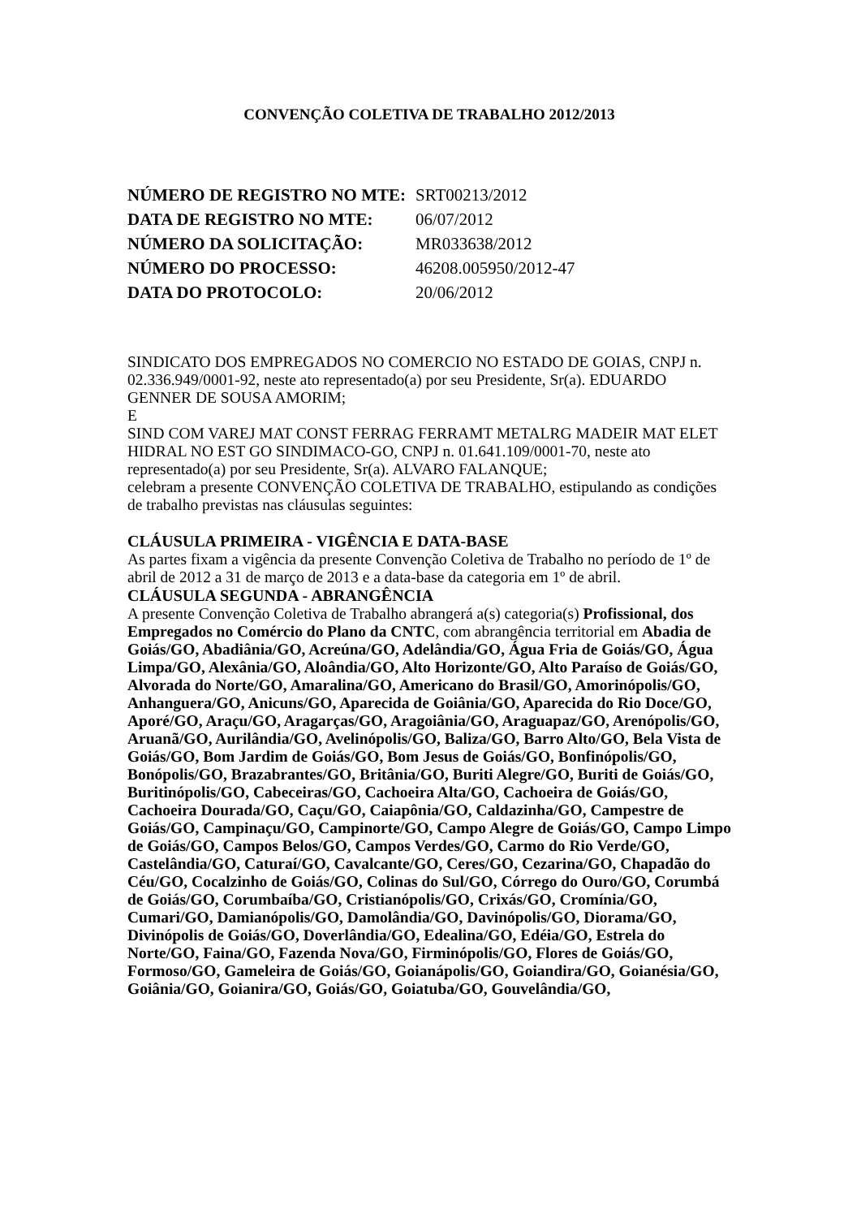CONVENÇÃO COLETIVA DE TRABALHO 2012/2013
| NÚMERO DE REGISTRO NO MTE: | SRT00213/2012 |
| DATA DE REGISTRO NO MTE: | 06/07/2012 |
| NÚMERO DA SOLICITAÇÃO: | MR033638/2012 |
| NÚMERO DO PROCESSO: | 46208.005950/2012-47 |
| DATA DO PROTOCOLO: | 20/06/2012 |
SINDICATO DOS EMPREGADOS NO COMERCIO NO ESTADO DE GOIAS, CNPJ n. 02.336.949/0001-92, neste ato representado(a) por seu Presidente, Sr(a). EDUARDO GENNER DE SOUSA AMORIM;
E
SIND COM VAREJ MAT CONST FERRAG FERRAMT METALRG MADEIR MAT ELET HIDRAL NO EST GO SINDIMACO-GO, CNPJ n. 01.641.109/0001-70, neste ato representado(a) por seu Presidente, Sr(a). ALVARO FALANQUE;
celebram a presente CONVENÇÃO COLETIVA DE TRABALHO, estipulando as condições de trabalho previstas nas cláusulas seguintes:
CLÁUSULA PRIMEIRA - VIGÊNCIA E DATA-BASE
As partes fixam a vigência da presente Convenção Coletiva de Trabalho no período de 1º de abril de 2012 a 31 de março de 2013 e a data-base da categoria em 1º de abril.
CLÁUSULA SEGUNDA - ABRANGÊNCIA
A presente Convenção Coletiva de Trabalho abrangerá a(s) categoria(s) Profissional, dos Empregados no Comércio do Plano da CNTC, com abrangência territorial em Abadia de Goiás/GO, Abadiânia/GO, Acreúna/GO, Adelândia/GO, Água Fria de Goiás/GO, Água Limpa/GO, Alexânia/GO, Aloândia/GO, Alto Horizonte/GO, Alto Paraíso de Goiás/GO, Alvorada do Norte/GO, Amaralina/GO, Americano do Brasil/GO, Amorinópolis/GO, Anhanguera/GO, Anicuns/GO, Aparecida de Goiânia/GO, Aparecida do Rio Doce/GO, Aporé/GO, Araçu/GO, Aragarças/GO, Aragoiânia/GO, Araguapaz/GO, Arenópolis/GO, Aruanã/GO, Aurilândia/GO, Avelinópolis/GO, Baliza/GO, Barro Alto/GO, Bela Vista de Goiás/GO, Bom Jardim de Goiás/GO, Bom Jesus de Goiás/GO, Bonfinópolis/GO, Bonópolis/GO, Brazabrantes/GO, Britânia/GO, Buriti Alegre/GO, Buriti de Goiás/GO, Buritinópolis/GO, Cabeceiras/GO, Cachoeira Alta/GO, Cachoeira de Goiás/GO, Cachoeira Dourada/GO, Caçu/GO, Caiapônia/GO, Caldazinha/GO, Campestre de Goiás/GO, Campinaçu/GO, Campinorte/GO, Campo Alegre de Goiás/GO, Campo Limpo de Goiás/GO, Campos Belos/GO, Campos Verdes/GO, Carmo do Rio Verde/GO, Castelândia/GO, Caturaí/GO, Cavalcante/GO, Ceres/GO, Cezarina/GO, Chapadão do Céu/GO, Cocalzinho de Goiás/GO, Colinas do Sul/GO, Córrego do Ouro/GO, Corumbá de Goiás/GO, Corumbaíba/GO, Cristianópolis/GO, Crixás/GO, Cromínia/GO, Cumari/GO, Damianópolis/GO, Damolândia/GO, Davinópolis/GO, Diorama/GO, Divinópolis de Goiás/GO, Doverlândia/GO, Edealina/GO, Edéia/GO, Estrela do Norte/GO, Faina/GO, Fazenda Nova/GO, Firminópolis/GO, Flores de Goiás/GO, Formoso/GO, Gameleira de Goiás/GO, Goianápolis/GO, Goiandira/GO, Goianésia/GO, Goiânia/GO, Goianira/GO, Goiás/GO, Goiatuba/GO, Gouvelândia/GO,